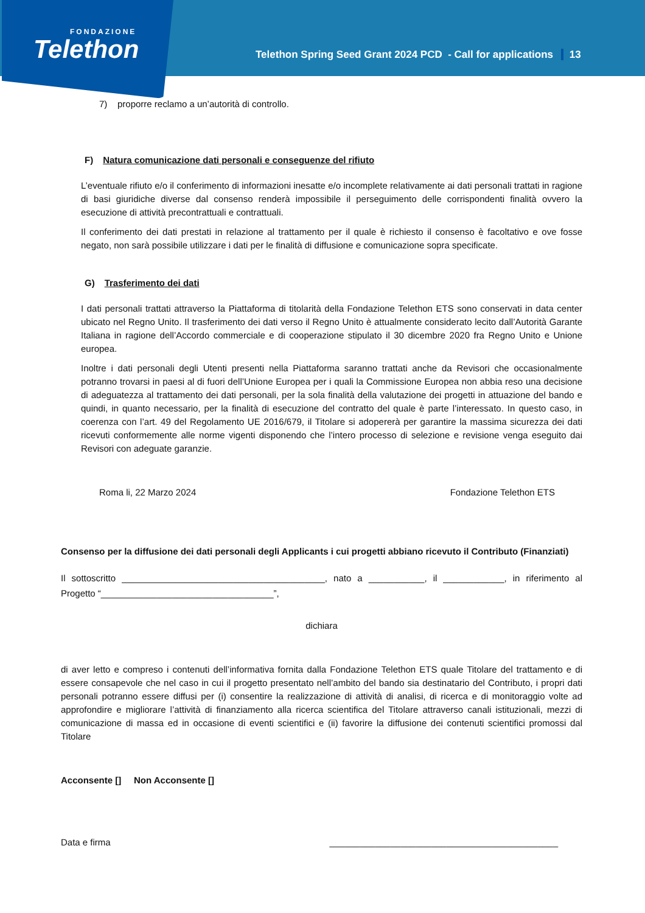FONDAZIONE
Telethon
Telethon Spring Seed Grant 2024 PCD - Call for applications 13
7) proporre reclamo a un’autorità di controllo.
F) Natura comunicazione dati personali e conseguenze del rifiuto
L’eventuale rifiuto e/o il conferimento di informazioni inesatte e/o incomplete relativamente ai dati personali trattati in ragione di basi giuridiche diverse dal consenso renderà impossibile il perseguimento delle corrispondenti finalità ovvero la esecuzione di attività precontrattuali e contrattuali.
Il conferimento dei dati prestati in relazione al trattamento per il quale è richiesto il consenso è facoltativo e ove fosse negato, non sarà possibile utilizzare i dati per le finalità di diffusione e comunicazione sopra specificate.
G) Trasferimento dei dati
I dati personali trattati attraverso la Piattaforma di titolarità della Fondazione Telethon ETS sono conservati in data center ubicato nel Regno Unito. Il trasferimento dei dati verso il Regno Unito è attualmente considerato lecito dall’Autorità Garante Italiana in ragione dell’Accordo commerciale e di cooperazione stipulato il 30 dicembre 2020 fra Regno Unito e Unione europea.
Inoltre i dati personali degli Utenti presenti nella Piattaforma saranno trattati anche da Revisori che occasionalmente potranno trovarsi in paesi al di fuori dell’Unione Europea per i quali la Commissione Europea non abbia reso una decisione di adeguatezza al trattamento dei dati personali, per la sola finalità della valutazione dei progetti in attuazione del bando e quindi, in quanto necessario, per la finalità di esecuzione del contratto del quale è parte l’interessato. In questo caso, in coerenza con l’art. 49 del Regolamento UE 2016/679, il Titolare si adopererà per garantire la massima sicurezza dei dati ricevuti conformemente alle norme vigenti disponendo che l’intero processo di selezione e revisione venga eseguito dai Revisori con adeguate garanzie.
Roma li, 22 Marzo 2024 Fondazione Telethon ETS
Consenso per la diffusione dei dati personali degli Applicants i cui progetti abbiano ricevuto il Contributo (Finanziati)
Il sottoscritto ________________________________________, nato a ___________, il ____________, in riferimento al Progetto “__________________________________”,
dichiara
di aver letto e compreso i contenuti dell’informativa fornita dalla Fondazione Telethon ETS quale Titolare del trattamento e di essere consapevole che nel caso in cui il progetto presentato nell’ambito del bando sia destinatario del Contributo, i propri dati personali potranno essere diffusi per (i) consentire la realizzazione di attività di analisi, di ricerca e di monitoraggio volte ad approfondire e migliorare l’attività di finanziamento alla ricerca scientifica del Titolare attraverso canali istituzionali, mezzi di comunicazione di massa ed in occasione di eventi scientifici e (ii) favorire la diffusione dei contenuti scientifici promossi dal Titolare
Acconsente [] Non Acconsente []
Data e firma _____________________________________________